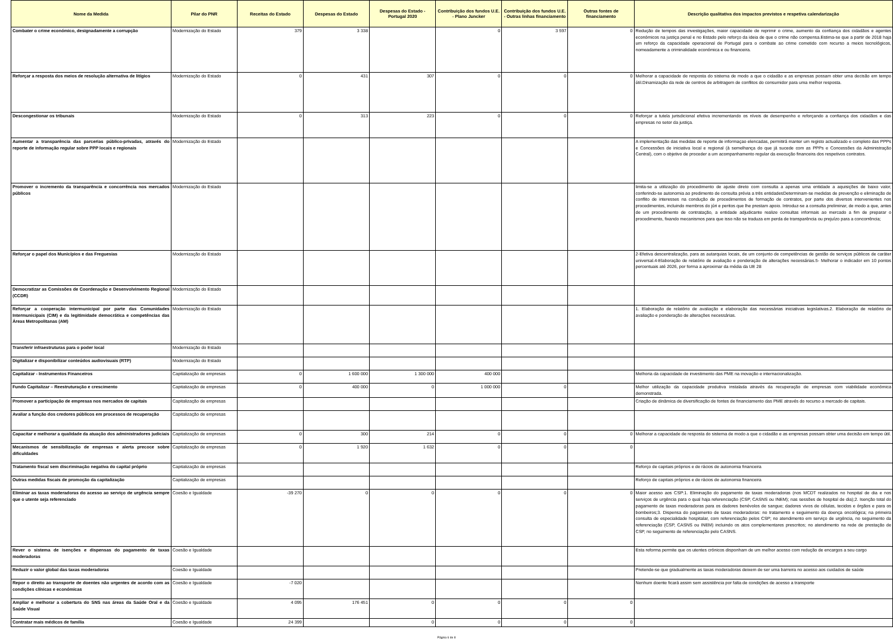| Nome da Medida | Pilar do PNR | Receitas do Estado | Despesas do Estado | Despesas do Estado - Portugal 2020 | Contribuição dos fundos U.E. - Plano Juncker | Contribuição dos fundos U.E. - Outras linhas financiamento | Outras fontes de financiamento | Descrição qualitativa dos impactos previstos e respetiva calendarização |
| --- | --- | --- | --- | --- | --- | --- | --- | --- |
| Combater o crime económico, designadamente a corrupção | Modernização do Estado | 379 | 3 338 | | 0 | 3 597 | 0 | Redução de tempos das investigações, maior capacidade de reprimir o crime, aumento da confiança dos cidadãos e agentes económicos na justiça penal e no Estado pelo reforço da ideia de que o crime não compensa.Estima-se que a partir de 2018 haja um reforço da capacidade operacional de Portugal para o combate ao crime cometido com recurso a meios tecnológicos, nomeadamente a criminalidade económica e ou financeira. |
| Reforçar a resposta dos meios de resolução alternativa de litígios | Modernização do Estado | 0 | 431 | 307 | 0 | 0 | 0 | Melhorar a capacidade de resposta do sistema de modo a que o cidadão e as empresas possam obter uma decisão em tempo útil.Dinamização da rede de centros de arbitragem de conflitos do consumidor para uma melhor resposta. |
| Descongestionar os tribunais | Modernização do Estado | 0 | 313 | 223 | 0 | 0 | 0 | Reforçar a tutela jurisdicional efetiva incrementando os níveis de desempenho e reforçando a confiança dos cidadãos e das empresas no setor da justiça. |
| Aumentar a transparência das parcerias público-privadas, através do reporte de informação regular sobre PPP locais e regionais | Modernização do Estado | | | | | | | A implementação das medidas de reporte de informaçao elencadas, permitirá manter um registo actualizado e completo das PPPs e Concessões de iniciativa local e regional (à semelhança do que já sucede com as PPPs e Concessões da Administração Central), com o objetivo de proceder a um acompanhamento regular da execução financeira dos respetivos contratos. |
| Promover o incremento da transparência e concorrência nos mercados públicos | Modernização do Estado | | | | | | | limita-se a utilização do procedimento de ajuste direto com consulta a apenas uma entidade a aquisições de baixo valor, conferindo-se autonomia ao predimento de consulta prévia a três entidadesDeterminam-se medidas de prevenção e eliminação de conflito de interesses na condução de procedimentos de formação de contratos, por parte dos diversos intervenientes nos procedimentos, incluindo membros do júri e peritos que lhe prestam apoio. Introduz-se a consulta preliminar, de modo a que, antes de um procedimento de contratação, a entidade adjudicante realize consultas informais ao mercado a fim de preparar o procedimento, fixando mecanismos para que isso não se traduza em perda de transparência ou prejuízo para a concorrência; |
| Reforçar o papel dos Municípios e das Freguesias | Modernização do Estado | | | | | | | 2-Efetiva descentralização, para as autarquias locais, de um conjunto de competências de gestão de serviços públicos de caráter universal.4-Elaboração de relatório de avaliação e ponderação de alterações necessárias.5- Melhorar o indicador em 10 pontos percentuais até 2026, por forma a aproximar da média da UE 28 |
| Democratizar as Comissões de Coordenação e Desenvolvimento Regional (CCDR) | Modernização do Estado | | | | | | | |
| Reforçar a cooperação intermunicipal por parte das Comunidades Intermunicipais (CIM) e da legitimidade democrática e competências das Áreas Metropolitanas (AM) | Modernização do Estado | | | | | | | 1. Elaboração de relatório de avaliação e elaboração das necessárias iniciativas legislativas.2. Elaboração de relatório de avaliação e ponderação de alterações necessárias. |
| Transferir infraestruturas para o poder local | Modernização do Estado | | | | | | | |
| Digitalizar e disponibilizar conteúdos audiovisuais (RTP) | Modernização do Estado | | | | | | | |
| Capitalizar - Instrumentos Financeiros | Capitalização de empresas | 0 | 1 600 000 | 1 300 000 | 400 000 | | | Melhoria da capacidade de investimento das PME na inovação e internacionalização. |
| Fundo Capitalizar – Reestruturação e crescimento | Capitalização de empresas | 0 | 400 000 | 0 | 1 000 000 | 0 | | Melhor utilização da capacidade produtiva instalada através da recuperação de empresas com viabilidade económica demonstrada. |
| Promover a participação de empresas nos mercados de capitais | Capitalização de empresas | | | | | | | Criação de dinâmica de diversificação de fontes de financiamento das PME através do recurso a mercado de capitais. |
| Avaliar a função dos credores públicos em processos de recuperação | Capitalização de empresas | | | | | | | |
| Capacitar e melhorar a qualidade da atuação dos administradores judiciais | Capitalização de empresas | 0 | 300 | 214 | 0 | 0 | 0 | Melhorar a capacidade de resposta do sistema de modo a que o cidadão e as empresas possam obter uma decisão em tempo útil. |
| Mecanismos de sensibilização de empresas e alerta precoce sobre dificuldades | Capitalização de empresas | 0 | 1 920 | 1 632 | 0 | 0 | 0 | |
| Tratamento fiscal sem discriminação negativa do capital próprio | Capitalização de empresas | | | | | | | Reforço de capitais próprios e de rácios de autonomia financeira |
| Outras medidas fiscais de promoção da capitalização | Capitalização de empresas | | | | | | | Reforço de capitais próprios e de rácios de autonomia financeira |
| Eliminar as taxas moderadoras do acesso ao serviço de urgência sempre que o utente seja referenciado | Coesão e Igualdade | -39 270 | 0 | 0 | 0 | 0 | 0 | Maior acesso aos CSP:1. Eliminação do pagamento de taxas moderadoras (nos MCDT realizados no hospital de dia e nos serviços de urgência para o qual haja referenciação (CSP, CASNS ou INEM); nas sessões de hospital de dia);2. Isenção total do pagamento de taxas moderadoras para os dadores benévolos de sangue; dadores vivos de células, tecidos e órgãos e para os bombeiros;3. Dispensa do pagamento de taxas moderadoras: no tratamento e seguimento da doença oncológica; na primeira consulta de especialidade hospitalar, com referenciação pelos CSP; no atendimento em serviço de urgência, no seguimento da referenciação (CSP, CASNS ou INEM) incluindo os atos complementares prescritos; no atendimento na rede de prestação de CSP, no seguimento de referenciação pelo CASNS. |
| Rever o sistema de isenções e dispensas do pagamento de taxas moderadoras | Coesão e Igualdade | | | | | | | Esta reforma permite que os utentes crónicos disponham de um melhor acesso com redução de encargos a seu cargo |
| Reduzir o valor global das taxas moderadoras | Coesão e Igualdade | | | | | | | Pretende-se que gradualmente as taxas moderadoras deixem de ser uma barreira no acesso aos cuidados de saúde |
| Repor o direito ao transporte de doentes não urgentes de acordo com as condições clínicas e económicas | Coesão e Igualdade | -7 020 | | | | | | Nenhum doente ficará assim sem assistência por falta de condições de acesso a transporte |
| Ampliar e melhorar a cobertura do SNS nas áreas da Saúde Oral e da Saúde Visual | Coesão e Igualdade | 4 095 | 176 451 | 0 | 0 | 0 | 0 | |
| Contratar mais médicos de família | Coesão e Igualdade | 24 399 | | 0 | 0 | 0 | 0 | |
Página 6 de 8